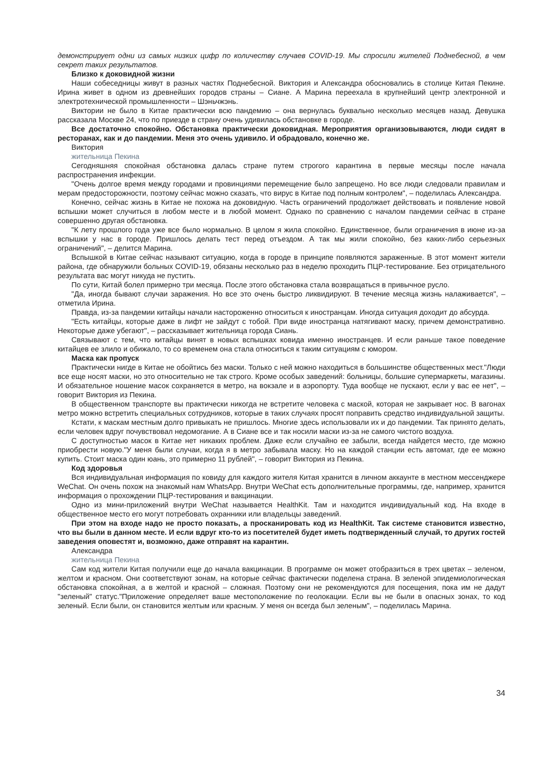демонстрирует одни из самых низких цифр по количеству случаев COVID-19. Мы спросили жителей Поднебесной, в чем секрет таких результатов.
Близко к доковидной жизни
Наши собеседницы живут в разных частях Поднебесной. Виктория и Александра обосновались в столице Китая Пекине. Ирина живет в одном из древнейших городов страны – Сиане. А Марина переехала в крупнейший центр электронной и электротехнической промышленности – Шэньчжэнь.
Виктории не было в Китае практически всю пандемию – она вернулась буквально несколько месяцев назад. Девушка рассказала Москве 24, что по приезде в страну очень удивилась обстановке в городе.
Все достаточно спокойно. Обстановка практически доковидная. Мероприятия организовываются, люди сидят в ресторанах, как и до пандемии. Меня это очень удивило. И обрадовало, конечно же.
Виктория
жительница Пекина
Сегодняшняя спокойная обстановка далась стране путем строгого карантина в первые месяцы после начала распространения инфекции.
"Очень долгое время между городами и провинциями перемещение было запрещено. Но все люди следовали правилам и мерам предосторожности, поэтому сейчас можно сказать, что вирус в Китае под полным контролем", – поделилась Александра.
Конечно, сейчас жизнь в Китае не похожа на доковидную. Часть ограничений продолжает действовать и появление новой вспышки может случиться в любом месте и в любой момент. Однако по сравнению с началом пандемии сейчас в стране совершенно другая обстановка.
"К лету прошлого года уже все было нормально. В целом я жила спокойно. Единственное, были ограничения в июне из-за вспышки у нас в городе. Пришлось делать тест перед отъездом. А так мы жили спокойно, без каких-либо серьезных ограничений", – делится Марина.
Вспышкой в Китае сейчас называют ситуацию, когда в городе в принципе появляются зараженные. В этот момент жители района, где обнаружили больных COVID-19, обязаны несколько раз в неделю проходить ПЦР-тестирование. Без отрицательного результата вас могут никуда не пустить.
По сути, Китай болел примерно три месяца. После этого обстановка стала возвращаться в привычное русло.
"Да, иногда бывают случаи заражения. Но все это очень быстро ликвидируют. В течение месяца жизнь налаживается", – отметила Ирина.
Правда, из-за пандемии китайцы начали настороженно относиться к иностранцам. Иногда ситуация доходит до абсурда.
"Есть китайцы, которые даже в лифт не зайдут с тобой. При виде иностранца натягивают маску, причем демонстративно. Некоторые даже убегают", – рассказывает жительница города Сиань.
Связывают с тем, что китайцы винят в новых вспышках ковида именно иностранцев. И если раньше такое поведение китайцев ее злило и обижало, то со временем она стала относиться к таким ситуациям с юмором.
Маска как пропуск
Практически нигде в Китае не обойтись без маски. Только с ней можно находиться в большинстве общественных мест."Люди все еще носят маски, но это относительно не так строго. Кроме особых заведений: больницы, большие супермаркеты, магазины. И обязательное ношение масок сохраняется в метро, на вокзале и в аэропорту. Туда вообще не пускают, если у вас ее нет", – говорит Виктория из Пекина.
В общественном транспорте вы практически никогда не встретите человека с маской, которая не закрывает нос. В вагонах метро можно встретить специальных сотрудников, которые в таких случаях просят поправить средство индивидуальной защиты.
Кстати, к маскам местным долго привыкать не пришлось. Многие здесь использовали их и до пандемии. Так принято делать, если человек вдруг почувствовал недомогание. А в Сиане все и так носили маски из-за не самого чистого воздуха.
С доступностью масок в Китае нет никаких проблем. Даже если случайно ее забыли, всегда найдется место, где можно приобрести новую."У меня были случаи, когда я в метро забывала маску. Но на каждой станции есть автомат, где ее можно купить. Стоит маска один юань, это примерно 11 рублей", – говорит Виктория из Пекина.
Код здоровья
Вся индивидуальная информация по ковиду для каждого жителя Китая хранится в личном аккаунте в местном мессенджере WeChat. Он очень похож на знакомый нам WhatsApp. Внутри WeChat есть дополнительные программы, где, например, хранится информация о прохождении ПЦР-тестирования и вакцинации.
Одно из мини-приложений внутри WeChat называется HealthKit. Там и находится индивидуальный код. На входе в общественное место его могут потребовать охранники или владельцы заведений.
При этом на входе надо не просто показать, а просканировать код из HealthKit. Так системе становится известно, что вы были в данном месте. И если вдруг кто-то из посетителей будет иметь подтвержденный случай, то других гостей заведения оповестят и, возможно, даже отправят на карантин.
Александра
жительница Пекина
Сам код жители Китая получили еще до начала вакцинации. В программе он может отобразиться в трех цветах – зеленом, желтом и красном. Они соответствуют зонам, на которые сейчас фактически поделена страна. В зеленой эпидемиологическая обстановка спокойная, а в желтой и красной – сложная. Поэтому они не рекомендуются для посещения, пока им не дадут "зеленый" статус."Приложение определяет ваше местоположение по геолокации. Если вы не были в опасных зонах, то код зеленый. Если были, он становится желтым или красным. У меня он всегда был зеленым", – поделилась Марина.
34